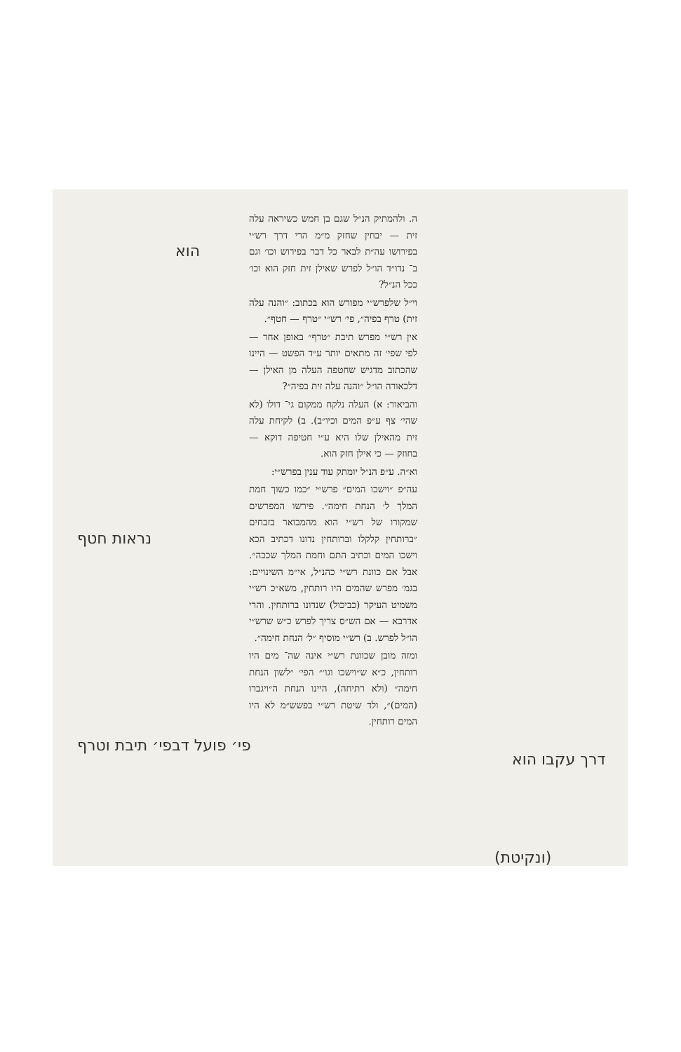ה. ולהמתיק הנ״ל שגם בן חמש כשיראה עלה זית — יבחין שחזק מ״מ הרי דרך רש״י בפירושו עה״ת לבאר כל דבר בפירוש וכו׳ וגם ב־ נדו״ד הו״ל לפרש שאילן זית חזק הוא וכו׳ ככל הנ״ל?
וי״ל שלפרש״י מפורש הוא בכתוב: ״והנה עלה זית) טרף בפיה״, פי׳ רש״י ״טרף — חטף״.
אין רש״י מפרש תיבת ״טרף״ באופן אחר — לפי שפי׳ זה מתאים יותר ע״ד הפשט — היינו שהכתוב מדגיש שחטפה העלה מן האילן — דלכאורה הו״ל ״והנה עלה זית בפיה״?
והביאור: א) העלה נלקח ממקום גי־ דולו (לא שהי׳ צף ע״פ המים וכיו״ב). ב) לקיחת עלה זית מהאילן שלו היא ע״י חטיפה דוקא — בחוזק — כי אילן חזק הוא.
וא״ה. ע״פ הנ״ל יומתק עוד ענין בפרש״י:
עה״פ ״וישכו המים״ פרש״י ״כמו כשוך חמת המלך ל׳ הנחת חימה״. פירשו המפרשים שמקורו של רש״י הוא מהמבואר בזבחים ״ברותחין קלקלו וברותחין נדונו דכתיב הכא וישכו המים וכתיב התם וחמת המלך שככה״. אבל אם כוונת רש״י כהנ״ל, אי״מ השינויים: בגמ׳ מפרש שהמים היו רותחין, משא״כ רש״י משמיט העיקר (כביכול) שנדונו ברותחין. והרי אדרבא — אם הש״ס צריך לפרש כ״ש שרש״י הו״ל לפרש. ב) רש״י מוסיף ״ל׳ הנחת חימה״.
ומזה מובן שכוונת רש״י אינה שה־ מים היו רותחין, כ״א ש״וישכו וגו׳״ הפי׳ ״לשון הנחת חימה״ (ולא רתיחה), היינו הנחת ה״ויגברו (המים)״, ולד שיטת רש״י בפשש״מ לא היו המים רותחין.
הוא
נראות חטף
פי׳ פועל דבפי׳ תיבת וטרף
דרך עקבו הוא
(ונקיטת)